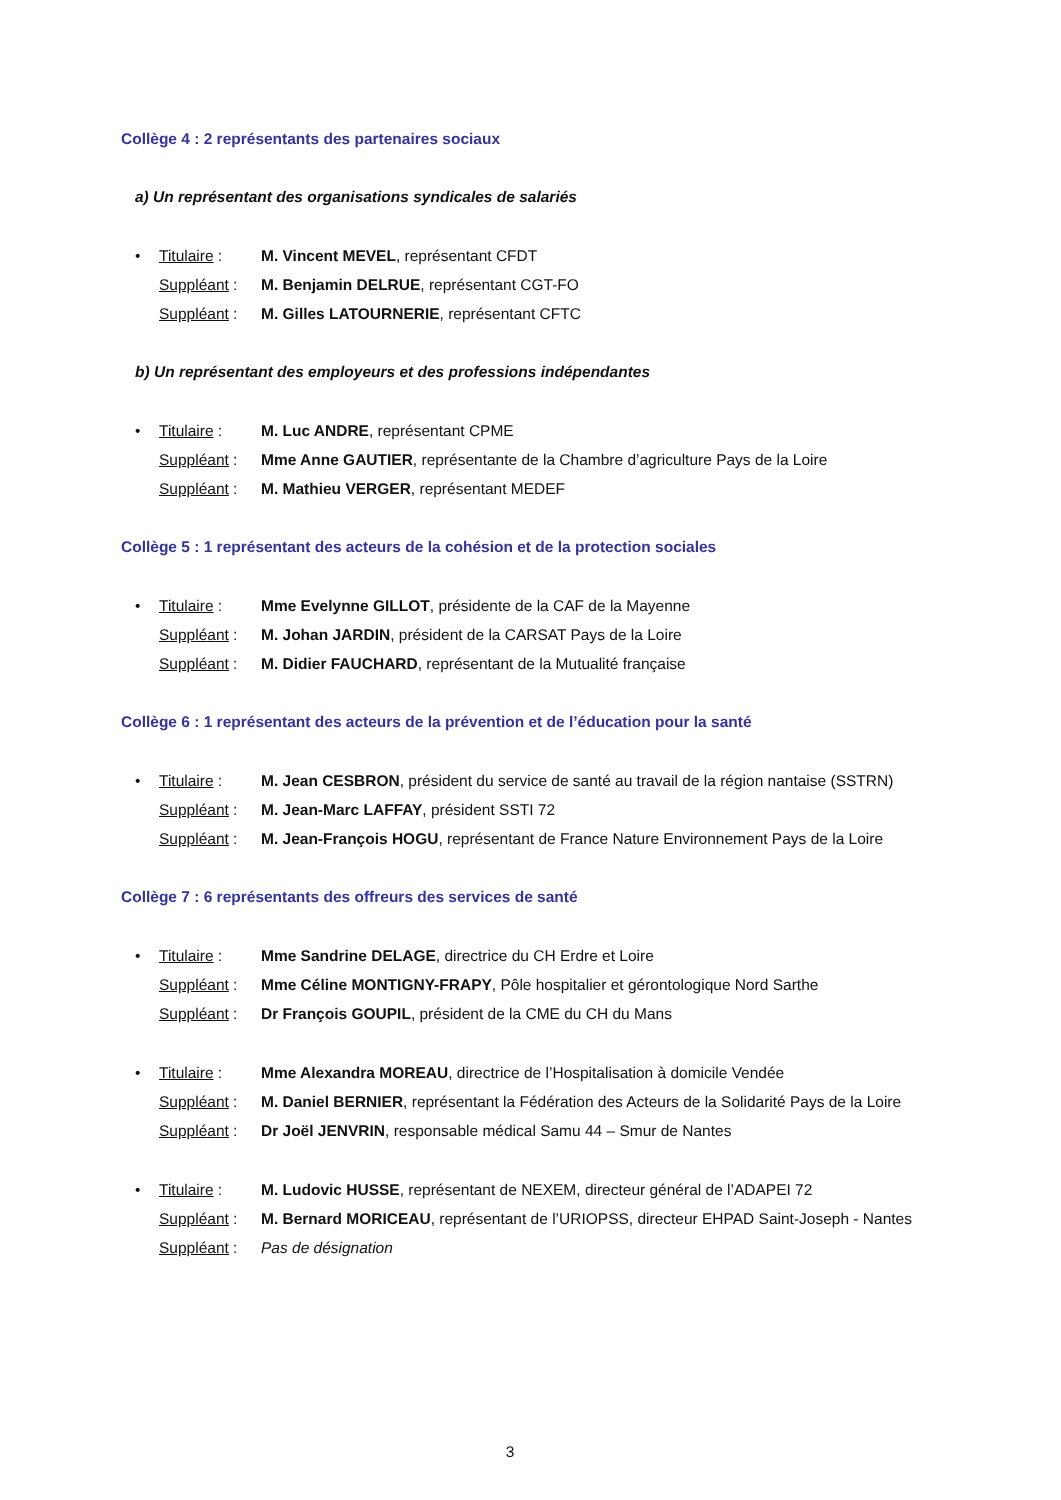Collège 4 : 2 représentants des partenaires sociaux
a) Un représentant des organisations syndicales de salariés
• Titulaire : M. Vincent MEVEL, représentant CFDT
Suppléant : M. Benjamin DELRUE, représentant CGT-FO
Suppléant : M. Gilles LATOURNERIE, représentant CFTC
b) Un représentant des employeurs et des professions indépendantes
• Titulaire : M. Luc ANDRE, représentant CPME
Suppléant : Mme Anne GAUTIER, représentante de la Chambre d’agriculture Pays de la Loire
Suppléant : M. Mathieu VERGER, représentant MEDEF
Collège 5 : 1 représentant des acteurs de la cohésion et de la protection sociales
• Titulaire : Mme Evelynne GILLOT, présidente de la CAF de la Mayenne
Suppléant : M. Johan JARDIN, président de la CARSAT Pays de la Loire
Suppléant : M. Didier FAUCHARD, représentant de la Mutualité française
Collège 6 : 1 représentant des acteurs de la prévention et de l’éducation pour la santé
• Titulaire : M. Jean CESBRON, président du service de santé au travail de la région nantaise (SSTRN)
Suppléant : M. Jean-Marc LAFFAY, président SSTI 72
Suppléant : M. Jean-François HOGU, représentant de France Nature Environnement Pays de la Loire
Collège 7 : 6 représentants des offreurs des services de santé
• Titulaire : Mme Sandrine DELAGE, directrice du CH Erdre et Loire
Suppléant : Mme Céline MONTIGNY-FRAPY, Pôle hospitalier et gérontologique Nord Sarthe
Suppléant : Dr François GOUPIL, président de la CME du CH du Mans
• Titulaire : Mme Alexandra MOREAU, directrice de l’Hospitalisation à domicile Vendée
Suppléant : M. Daniel BERNIER, représentant la Fédération des Acteurs de la Solidarité Pays de la Loire
Suppléant : Dr Joël JENVRIN, responsable médical Samu 44 – Smur de Nantes
• Titulaire : M. Ludovic HUSSE, représentant de NEXEM, directeur général de l’ADAPEI 72
Suppléant : M. Bernard MORICEAU, représentant de l’URIOPSS, directeur EHPAD Saint-Joseph - Nantes
Suppléant : Pas de désignation
3